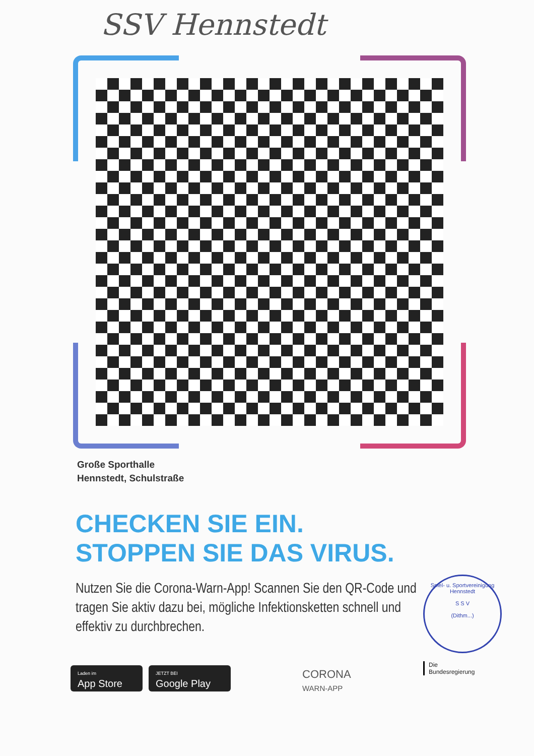SSV Hennstedt
Große Sporthalle
Hennstedt, Schulstraße
CHECKEN SIE EIN.
STOPPEN SIE DAS VIRUS.
Nutzen Sie die Corona-Warn-App! Scannen Sie den QR-Code und tragen Sie aktiv dazu bei, mögliche Infektionsketten schnell und effektiv zu durchbrechen.
Spiel- u. Sportvereinigung Hennstedt
S S V
(Dithm...)
Laden im
App Store
JETZT BEI
Google Play
CORONA
WARN-APP
Die
Bundesregierung